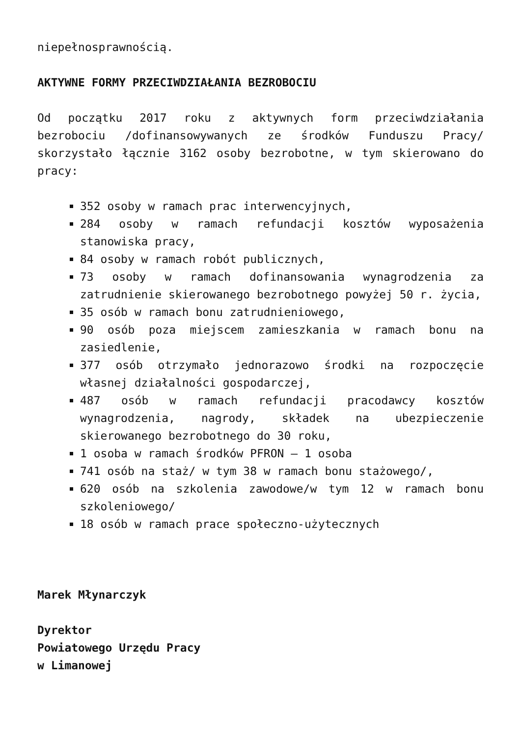niepełnosprawnością.
AKTYWNE FORMY PRZECIWDZIAŁANIA BEZROBOCIU
Od początku 2017 roku z aktywnych form przeciwdziałania bezrobociu /dofinansowywanych ze środków Funduszu Pracy/ skorzystało łącznie 3162 osoby bezrobotne, w tym skierowano do pracy:
352 osoby w ramach prac interwencyjnych,
284 osoby w ramach refundacji kosztów wyposażenia stanowiska pracy,
84 osoby w ramach robót publicznych,
73 osoby w ramach dofinansowania wynagrodzenia za zatrudnienie skierowanego bezrobotnego powyżej 50 r. życia,
35 osób w ramach bonu zatrudnieniowego,
90 osób poza miejscem zamieszkania w ramach bonu na zasiedlenie,
377 osób otrzymało jednorazowo środki na rozpoczęcie własnej działalności gospodarczej,
487 osób w ramach refundacji pracodawcy kosztów wynagrodzenia, nagrody, składek na ubezpieczenie skierowanego bezrobotnego do 30 roku,
1 osoba w ramach środków PFRON – 1 osoba
741 osób na staż/ w tym 38 w ramach bonu stażowego/,
620 osób na szkolenia zawodowe/w tym 12 w ramach bonu szkoleniowego/
18 osób w ramach prace społeczno-użytecznych
Marek Młynarczyk
Dyrektor
Powiatowego Urzędu Pracy
w Limanowej